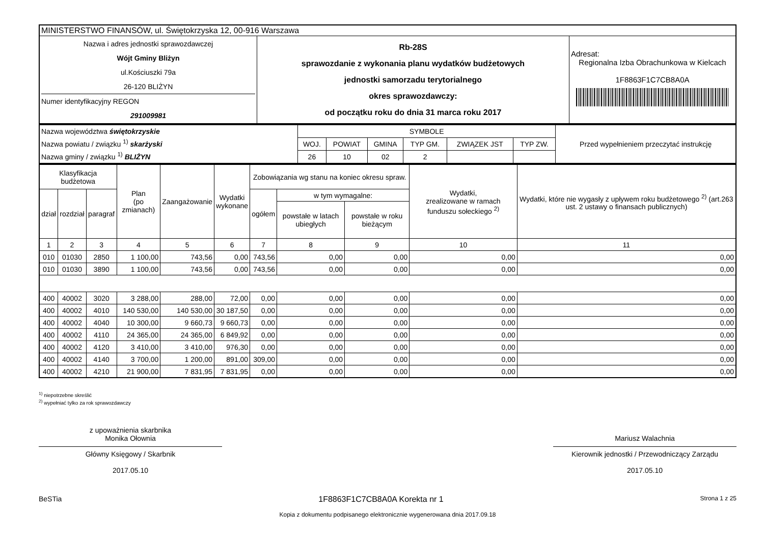| MINISTERSTWO FINANSÓW, ul. Świętokrzyska 12, 00-916 Warszawa | | |
| Nazwa i adres jednostki sprawozdawczej Wójt Gminy Bliżyn ul.Kościuszki 79a 26-120 BLIŻYN Numer identyfikacyjny REGON 291009981 | Rb-28S sprawozdanie z wykonania planu wydatków budżetowych jednostki samorzadu terytorialnego okres sprawozdawczy: od początku roku do dnia 31 marca roku 2017 | Adresat: Regionalna Izba Obrachunkowa w Kielcach 1F8863F1C7CB8A0A |
| Nazwa województwa świętokrzyskie Nazwa powiatu / związku <sup>1)</sup> skarżyski Nazwa gminy / związku <sup>1)</sup> BLIŻYN | SYMBOLE | | | | | | Przed wypełnieniem przeczytać instrukcję |
| | WOJ. | POWIAT | GMINA | TYP GM. | ZWIĄZEK JST | TYP ZW. | |
| | 26 | 10 | 02 | 2 | | | |
| Klasyfikacja budżetowa | | | Plan (po zmianach) | Zaangażowanie | Wydatki wykonane | Zobowiązania wg stanu na koniec okresu spraw. | | | Wydatki, zrealizowane w ramach funduszu sołeckiego <sup>2)</sup> | Wydatki, które nie wygasły z upływem roku budżetowego <sup>2)</sup> (art.263 ust. 2 ustawy o finansach publicznych) |
| dział | rozdział | paragraf | | | | ogółem | w tym wymagalne: | | | |
| | | | | | | | powstałe w latach ubiegłych | powstałe w roku bieżącym | | |
| 1 | 2 | 3 | 4 | 5 | 6 | 7 | 8 | 9 | 10 | 11 |
| 010 | 01030 | 2850 | 1 100,00 | 743,56 | 0,00 | 743,56 | 0,00 | 0,00 | 0,00 | 0,00 |
| 010 | 01030 | 3890 | 1 100,00 | 743,56 | 0,00 | 743,56 | 0,00 | 0,00 | 0,00 | 0,00 |
| 400 | 40002 | 3020 | 3 288,00 | 288,00 | 72,00 | 0,00 | 0,00 | 0,00 | 0,00 | 0,00 |
| 400 | 40002 | 4010 | 140 530,00 | 140 530,00 | 30 187,50 | 0,00 | 0,00 | 0,00 | 0,00 | 0,00 |
| 400 | 40002 | 4040 | 10 300,00 | 9 660,73 | 9 660,73 | 0,00 | 0,00 | 0,00 | 0,00 | 0,00 |
| 400 | 40002 | 4110 | 24 365,00 | 24 365,00 | 6 849,92 | 0,00 | 0,00 | 0,00 | 0,00 | 0,00 |
| 400 | 40002 | 4120 | 3 410,00 | 3 410,00 | 976,30 | 0,00 | 0,00 | 0,00 | 0,00 | 0,00 |
| 400 | 40002 | 4140 | 3 700,00 | 1 200,00 | 891,00 | 309,00 | 0,00 | 0,00 | 0,00 | 0,00 |
| 400 | 40002 | 4210 | 21 900,00 | 7 831,95 | 7 831,95 | 0,00 | 0,00 | 0,00 | 0,00 | 0,00 |
<sup>1)</sup> niepotrzebne skreślić
<sup>2)</sup> wypełniać tylko za rok sprawozdawczy
z upoważnienia skarbnika
Monika Ołownia
Główny Księgowy / Skarbnik
2017.05.10
Mariusz Walachnia
Kierownik jednostki / Przewodniczący Zarządu
2017.05.10
BeSTia 1F8863F1C7CB8A0A Korekta nr 1 Strona 1 z 25
Kopia z dokumentu podpisanego elektronicznie wygenerowana dnia 2017.09.18